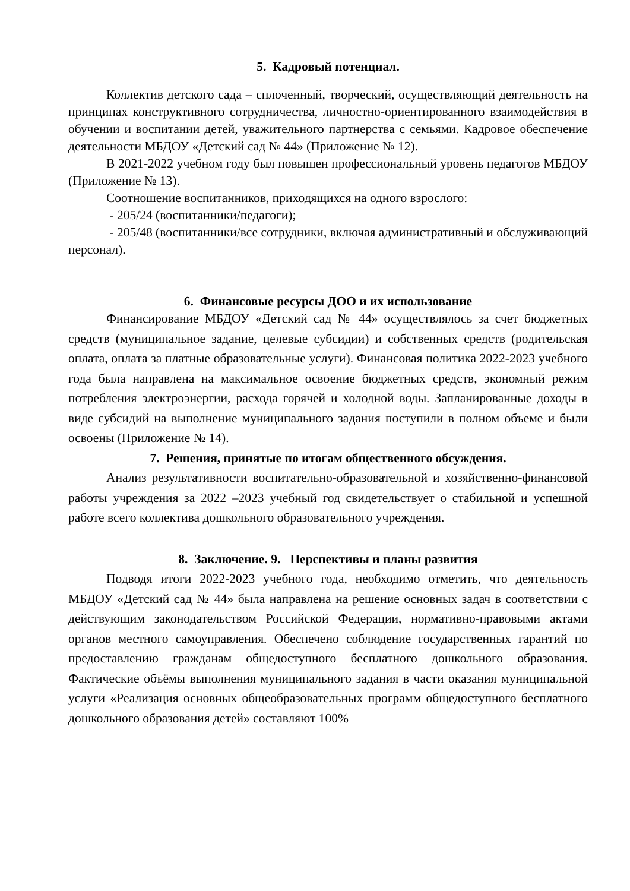5. Кадровый потенциал.
Коллектив детского сада – сплоченный, творческий, осуществляющий деятельность на принципах конструктивного сотрудничества, личностно-ориентированного взаимодействия в обучении и воспитании детей, уважительного партнерства с семьями. Кадровое обеспечение деятельности МБДОУ «Детский сад № 44» (Приложение № 12).
В 2021-2022 учебном году был повышен профессиональный уровень педагогов МБДОУ (Приложение № 13).
Соотношение воспитанников, приходящихся на одного взрослого:
- 205/24 (воспитанники/педагоги);
- 205/48 (воспитанники/все сотрудники, включая административный и обслуживающий персонал).
6. Финансовые ресурсы ДОО и их использование
Финансирование МБДОУ «Детский сад № 44» осуществлялось за счет бюджетных средств (муниципальное задание, целевые субсидии) и собственных средств (родительская оплата, оплата за платные образовательные услуги). Финансовая политика 2022-2023 учебного года была направлена на максимальное освоение бюджетных средств, экономный режим потребления электроэнергии, расхода горячей и холодной воды. Запланированные доходы в виде субсидий на выполнение муниципального задания поступили в полном объеме и были освоены (Приложение № 14).
7. Решения, принятые по итогам общественного обсуждения.
Анализ результативности воспитательно-образовательной и хозяйственно-финансовой работы учреждения за 2022 –2023 учебный год свидетельствует о стабильной и успешной работе всего коллектива дошкольного образовательного учреждения.
8. Заключение. 9. Перспективы и планы развития
Подводя итоги 2022-2023 учебного года, необходимо отметить, что деятельность МБДОУ «Детский сад № 44» была направлена на решение основных задач в соответствии с действующим законодательством Российской Федерации, нормативно-правовыми актами органов местного самоуправления. Обеспечено соблюдение государственных гарантий по предоставлению гражданам общедоступного бесплатного дошкольного образования. Фактические объёмы выполнения муниципального задания в части оказания муниципальной услуги «Реализация основных общеобразовательных программ общедоступного бесплатного дошкольного образования детей» составляют 100%